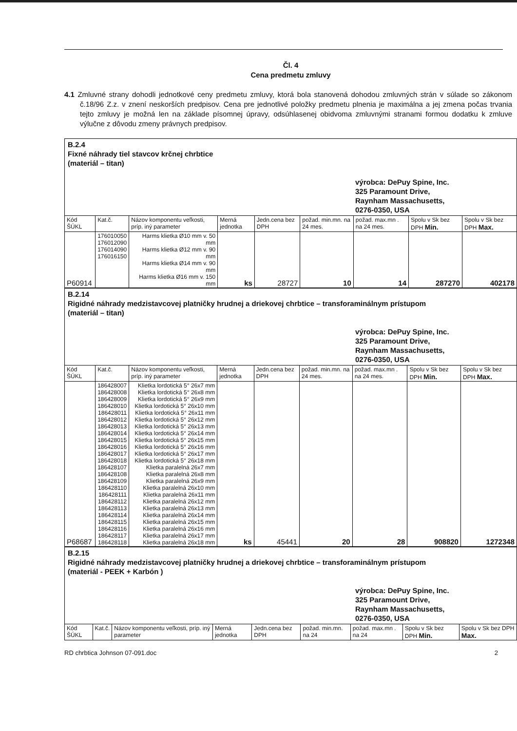Čl. 4
Cena predmetu zmluvy
4.1 Zmluvné strany dohodli jednotkové ceny predmetu zmluvy, ktorá bola stanovená dohodou zmluvných strán v súlade so zákonom č.18/96 Z.z. v znení neskorších predpisov. Cena pre jednotlivé položky predmetu plnenia je maximálna a jej zmena počas trvania tejto zmluvy je možná len na základe písomnej úpravy, odsúhlasenej obidvoma zmluvnými stranami formou dodatku k zmluve výlučne z dôvodu zmeny právnych predpisov.
B.2.4
Fixné náhrady tiel stavcov krčnej chrbtice
(materiál – titan)
výrobca: DePuy Spine, Inc.
325 Paramount Drive,
Raynham Massachusetts,
0276-0350, USA
| Kód ŠÚKL | Kat.č. | Názov komponentu veľkosti, príp. iný parameter | Merná jednotka | Jedn.cena bez DPH | požad. min.mn. na 24 mes. | požad. max.mn . na 24 mes. | Spolu v Sk bez DPH Min. | Spolu v Sk bez DPH Max. |
| --- | --- | --- | --- | --- | --- | --- | --- | --- |
| P60914 | 176010050 176012090 176014090 176016150 | Harms klietka Ø10 mm v. 50 mm Harms klietka Ø12 mm v. 90 mm Harms klietka Ø14 mm v. 90 mm Harms klietka Ø16 mm v. 150 mm | ks | 28727 | 10 | 14 | 287270 | 402178 |
B.2.14
Rigidné náhrady medzistavcovej platničky hrudnej a driekovej chrbtice – transforaminálnym prístupom
(materiál – titan)
výrobca: DePuy Spine, Inc.
325 Paramount Drive,
Raynham Massachusetts,
0276-0350, USA
| Kód ŠÚKL | Kat.č. | Názov komponentu veľkosti, príp. iný parameter | Merná jednotka | Jedn.cena bez DPH | požad. min.mn. na 24 mes. | požad. max.mn . na 24 mes. | Spolu v Sk bez DPH Min. | Spolu v Sk bez DPH Max. |
| --- | --- | --- | --- | --- | --- | --- | --- | --- |
| P68687 | 186428007 186428008 186428009 186428010 186428011 186428012 186428013 186428014 186428015 186428016 186428017 186428018 186428107 186428108 186428109 186428110 186428111 186428112 186428113 186428114 186428115 186428116 186428117 186428118 | Klietka lordotická 5° 26x7 mm Klietka lordotická 5° 26x8 mm Klietka lordotická 5° 26x9 mm Klietka lordotická 5° 26x10 mm Klietka lordotická 5° 26x11 mm Klietka lordotická 5° 26x12 mm Klietka lordotická 5° 26x13 mm Klietka lordotická 5° 26x14 mm Klietka lordotická 5° 26x15 mm Klietka lordotická 5° 26x16 mm Klietka lordotická 5° 26x17 mm Klietka lordotická 5° 26x18 mm Klietka paralelná 26x7 mm Klietka paralelná 26x8 mm Klietka paralelná 26x9 mm Klietka paralelná 26x10 mm Klietka paralelná 26x11 mm Klietka paralelná 26x12 mm Klietka paralelná 26x13 mm Klietka paralelná 26x14 mm Klietka paralelná 26x15 mm Klietka paralelná 26x16 mm Klietka paralelná 26x17 mm Klietka paralelná 26x18 mm | ks | 45441 | 20 | 28 | 908820 | 1272348 |
B.2.15
Rigidné náhrady medzistavcovej platničky hrudnej a driekovej chrbtice – transforaminálnym prístupom
(materiál - PEEK + Karbón )
výrobca: DePuy Spine, Inc.
325 Paramount Drive,
Raynham Massachusetts,
0276-0350, USA
| Kód ŠÚKL | Kat.č. | Názov komponentu veľkosti, príp. iný parameter | Merná jednotka | Jedn.cena bez DPH | požad. min.mn. na 24 | požad. max.mn . na 24 | Spolu v Sk bez DPH Min. | Spolu v Sk bez DPH Max. |
| --- | --- | --- | --- | --- | --- | --- | --- | --- |
RD chrbtica Johnson 07-091.doc 2